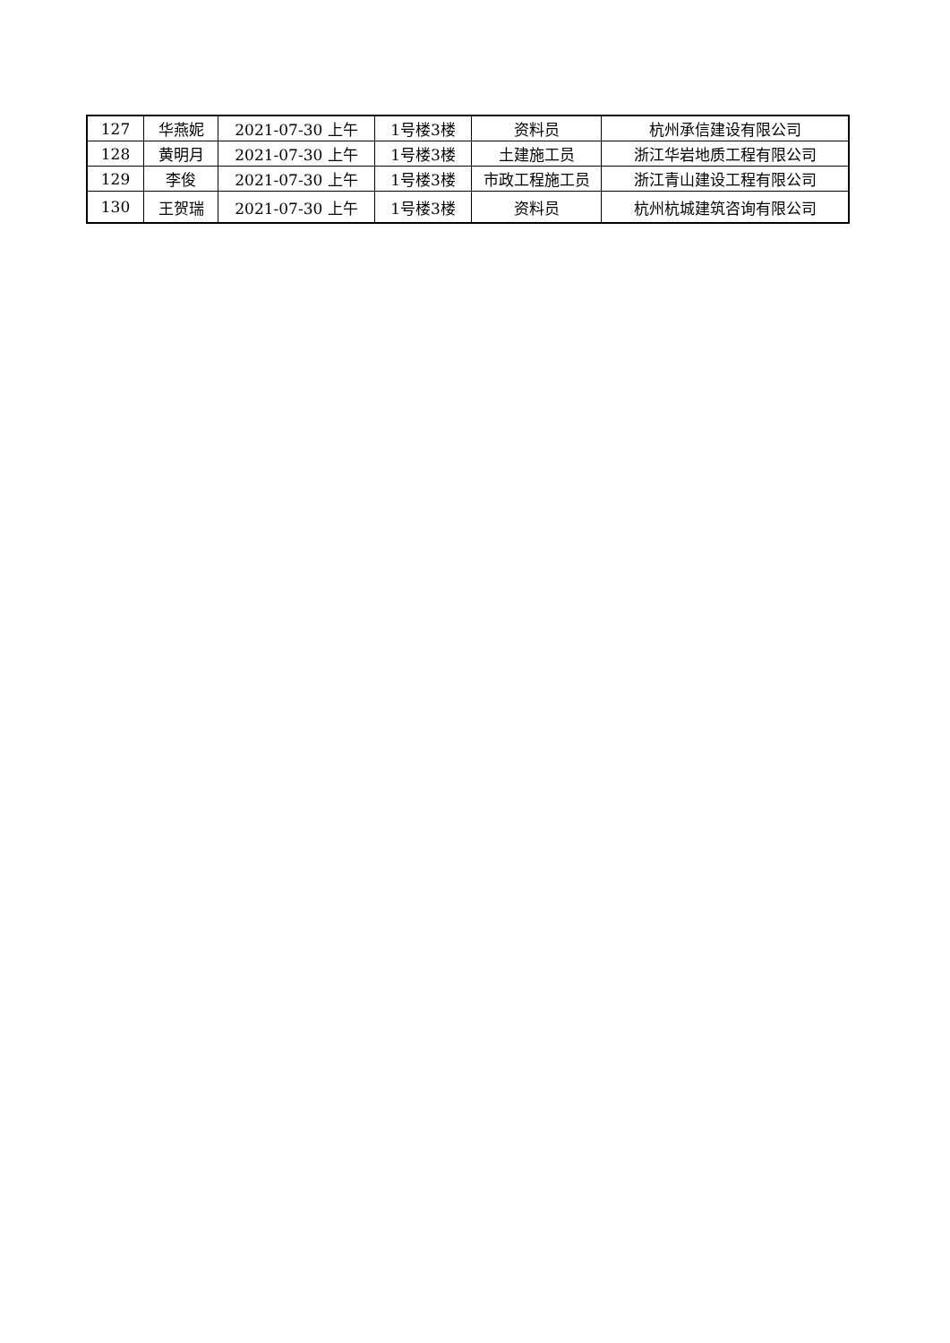| 127 | 华燕妮 | 2021-07-30 上午 | 1号楼3楼 | 资料员 | 杭州承信建设有限公司 |
| 128 | 黄明月 | 2021-07-30 上午 | 1号楼3楼 | 土建施工员 | 浙江华岩地质工程有限公司 |
| 129 | 李俊 | 2021-07-30 上午 | 1号楼3楼 | 市政工程施工员 | 浙江青山建设工程有限公司 |
| 130 | 王贺瑞 | 2021-07-30 上午 | 1号楼3楼 | 资料员 | 杭州杭城建筑咨询有限公司 |